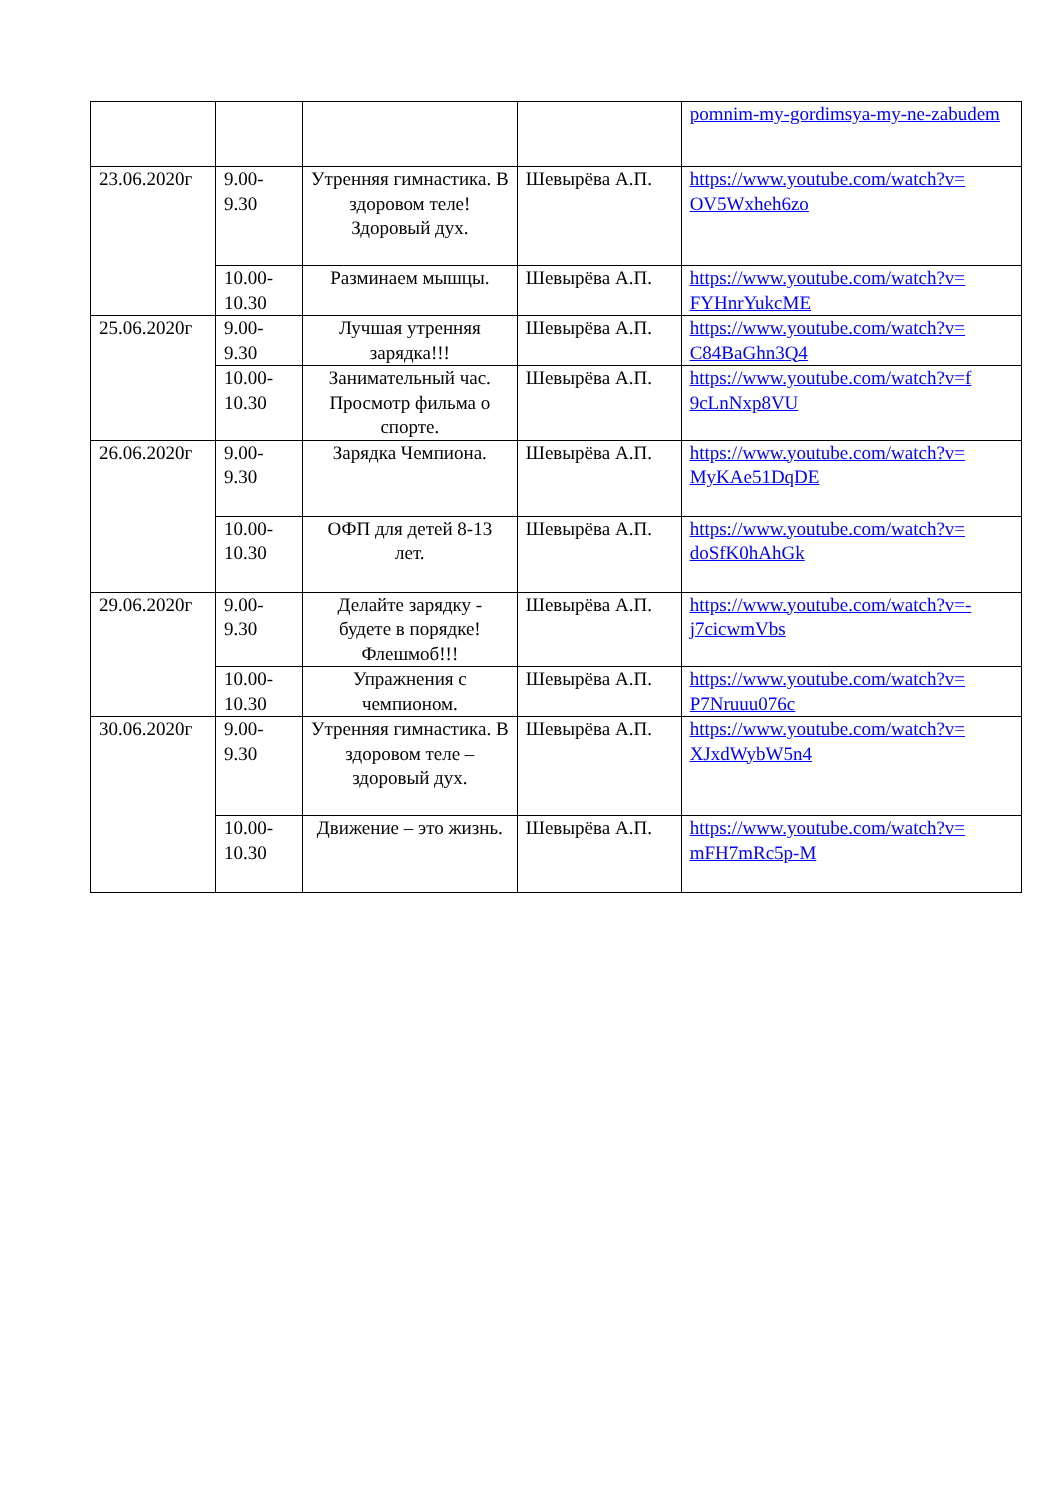| | | | | pomnim-my-gordimsya-my-ne-zabudem |
| 23.06.2020г | 9.00- 9.30 | Утренняя гимнастика. В здоровом теле! Здоровый дух. | Шевырёва А.П. | https://www.youtube.com/watch?v= OV5Wxheh6zo |
| | 10.00- 10.30 | Разминаем мышцы. | Шевырёва А.П. | https://www.youtube.com/watch?v= FYHnrYukcME |
| 25.06.2020г | 9.00- 9.30 | Лучшая утренняя зарядка!!! | Шевырёва А.П. | https://www.youtube.com/watch?v= C84BaGhn3Q4 |
| | 10.00- 10.30 | Занимательный час. Просмотр фильма о спорте. | Шевырёва А.П. | https://www.youtube.com/watch?v=f 9cLnNxp8VU |
| 26.06.2020г | 9.00- 9.30 | Зарядка Чемпиона. | Шевырёва А.П. | https://www.youtube.com/watch?v= MyKAe51DqDE |
| | 10.00- 10.30 | ОФП для детей 8-13 лет. | Шевырёва А.П. | https://www.youtube.com/watch?v= doSfK0hAhGk |
| 29.06.2020г | 9.00- 9.30 | Делайте зарядку - будете в порядке! Флешмоб!!! | Шевырёва А.П. | https://www.youtube.com/watch?v=- j7cicwmVbs |
| | 10.00- 10.30 | Упражнения с чемпионом. | Шевырёва А.П. | https://www.youtube.com/watch?v= P7Nruuu076c |
| 30.06.2020г | 9.00- 9.30 | Утренняя гимнастика. В здоровом теле – здоровый дух. | Шевырёва А.П. | https://www.youtube.com/watch?v= XJxdWybW5n4 |
| | 10.00- 10.30 | Движение – это жизнь. | Шевырёва А.П. | https://www.youtube.com/watch?v= mFH7mRc5p-M |